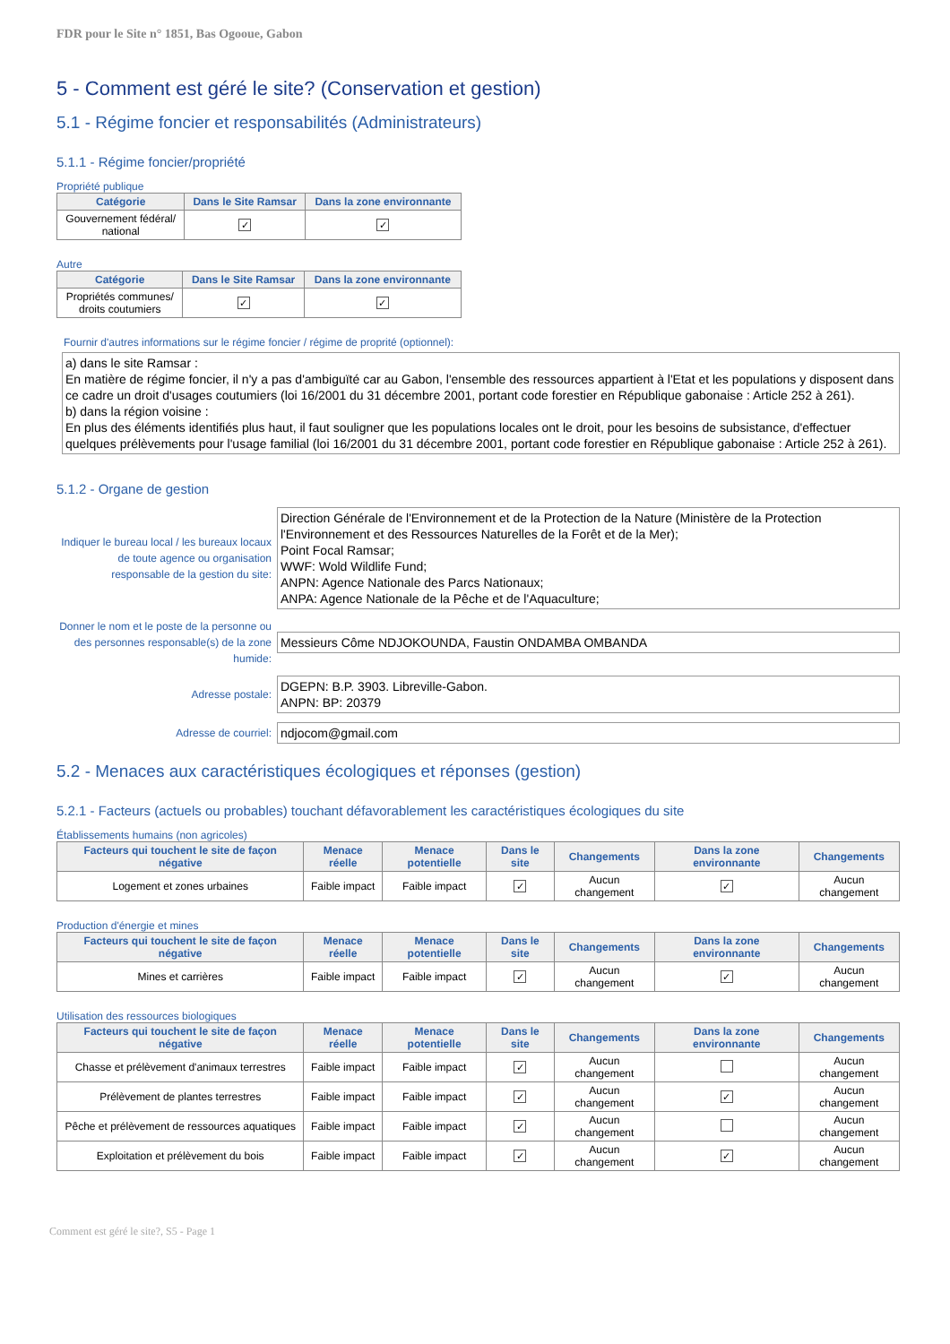FDR pour le Site n° 1851, Bas Ogooue, Gabon
5 - Comment est géré le site? (Conservation et gestion)
5.1 - Régime foncier et responsabilités (Administrateurs)
5.1.1 - Régime foncier/propriété
Propriété publique
| Catégorie | Dans le Site Ramsar | Dans la zone environnante |
| --- | --- | --- |
| Gouvernement fédéral/ national | ✓ | ✓ |
Autre
| Catégorie | Dans le Site Ramsar | Dans la zone environnante |
| --- | --- | --- |
| Propriétés communes/ droits coutumiers | ✓ | ✓ |
Fournir d'autres informations sur le régime foncier / régime de proprité (optionnel):
a) dans le site Ramsar :
En matière de régime foncier, il n'y a pas d'ambiguïté car au Gabon, l'ensemble des ressources appartient à l'Etat et les populations y disposent dans ce cadre un droit d'usages coutumiers (loi 16/2001 du 31 décembre 2001, portant code forestier en République gabonaise : Article 252 à 261).
b) dans la région voisine :
En plus des éléments identifiés plus haut, il faut souligner que les populations locales ont le droit, pour les besoins de subsistance, d'effectuer quelques prélèvements pour l'usage familial (loi 16/2001 du 31 décembre 2001, portant code forestier en République gabonaise : Article 252 à 261).
5.1.2 - Organe de gestion
Indiquer le bureau local / les bureaux locaux de toute agence ou organisation responsable de la gestion du site:
Direction Générale de l'Environnement et de la Protection de la Nature (Ministère de la Protection l'Environnement et des Ressources Naturelles de la Forêt et de la Mer);
Point Focal Ramsar;
WWF: Wold Wildlife Fund;
ANPN: Agence Nationale des Parcs Nationaux;
ANPA: Agence Nationale de la Pêche et de l'Aquaculture;
Donner le nom et le poste de la personne ou des personnes responsable(s) de la zone humide:
Messieurs Côme NDJOKOUNDA, Faustin ONDAMBA OMBANDA
Adresse postale:
DGEPN: B.P. 3903. Libreville-Gabon.
ANPN: BP: 20379
Adresse de courriel:
ndjocom@gmail.com
5.2 - Menaces aux caractéristiques écologiques et réponses (gestion)
5.2.1 - Facteurs (actuels ou probables) touchant défavorablement les caractéristiques écologiques du site
Établissements humains (non agricoles)
| Facteurs qui touchent le site de façon négative | Menace réelle | Menace potentielle | Dans le site | Changements | Dans la zone environnante | Changements |
| --- | --- | --- | --- | --- | --- | --- |
| Logement et zones urbaines | Faible impact | Faible impact | ✓ | Aucun changement | ✓ | Aucun changement |
Production d'énergie et mines
| Facteurs qui touchent le site de façon négative | Menace réelle | Menace potentielle | Dans le site | Changements | Dans la zone environnante | Changements |
| --- | --- | --- | --- | --- | --- | --- |
| Mines et carrières | Faible impact | Faible impact | ✓ | Aucun changement | ✓ | Aucun changement |
Utilisation des ressources biologiques
| Facteurs qui touchent le site de façon négative | Menace réelle | Menace potentielle | Dans le site | Changements | Dans la zone environnante | Changements |
| --- | --- | --- | --- | --- | --- | --- |
| Chasse et prélèvement d'animaux terrestres | Faible impact | Faible impact | ✓ | Aucun changement | | Aucun changement |
| Prélèvement de plantes terrestres | Faible impact | Faible impact | ✓ | Aucun changement | ✓ | Aucun changement |
| Pêche et prélèvement de ressources aquatiques | Faible impact | Faible impact | ✓ | Aucun changement | | Aucun changement |
| Exploitation et prélèvement du bois | Faible impact | Faible impact | ✓ | Aucun changement | ✓ | Aucun changement |
Comment est géré le site?, S5 - Page 1